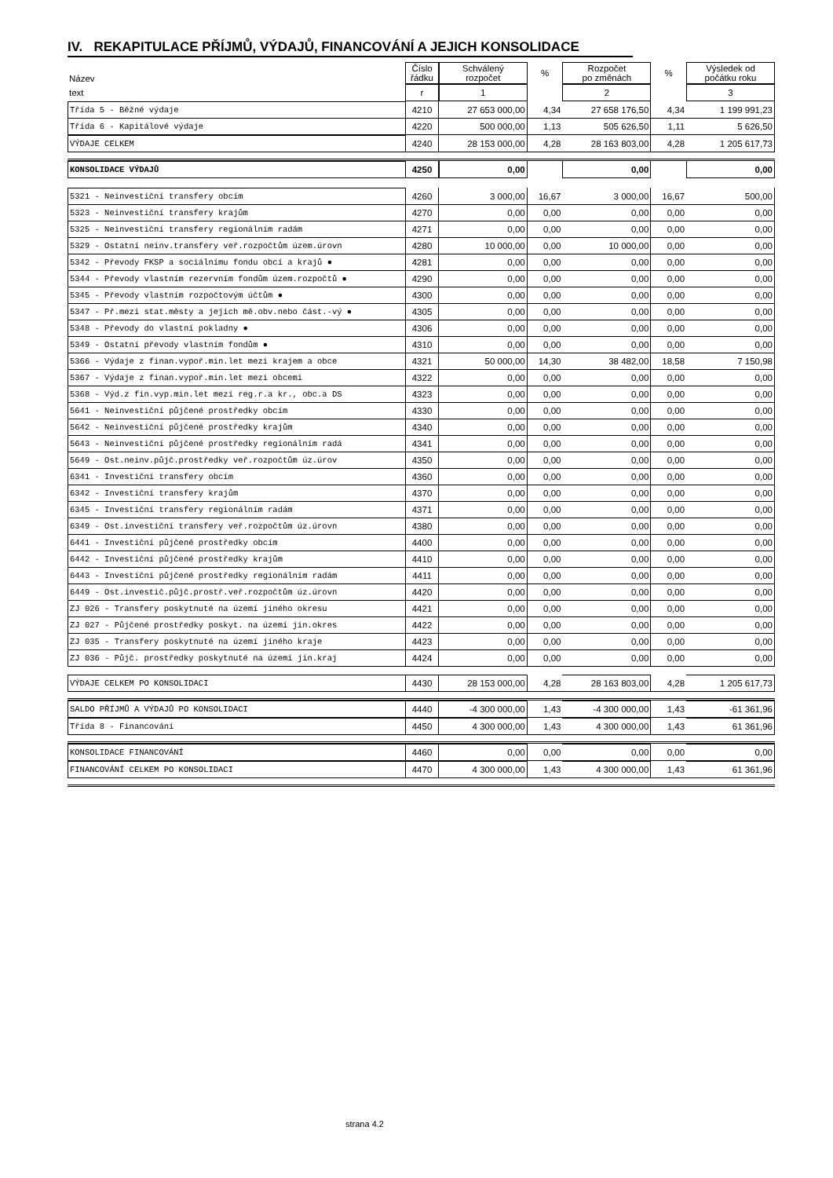IV. REKAPITULACE PŘÍJMŮ, VÝDAJŮ, FINANCOVÁNÍ A JEJICH KONSOLIDACE
| Název | Číslo řádku | Schválený rozpočet | % | Rozpočet po změnách | % | Výsledek od počátku roku |
| --- | --- | --- | --- | --- | --- | --- |
| text | r | 1 | | 2 | | 3 |
| Třída 5 - Běžné výdaje | 4210 | 27 653 000,00 | 4,34 | 27 658 176,50 | 4,34 | 1 199 991,23 |
| Třída 6 - Kapitálové výdaje | 4220 | 500 000,00 | 1,13 | 505 626,50 | 1,11 | 5 626,50 |
| VÝDAJE CELKEM | 4240 | 28 153 000,00 | 4,28 | 28 163 803,00 | 4,28 | 1 205 617,73 |
| KONSOLIDACE VÝDAJŮ | 4250 | 0,00 | | 0,00 | | 0,00 |
| 5321 - Neinvestiční transfery obcím | 4260 | 3 000,00 | 16,67 | 3 000,00 | 16,67 | 500,00 |
| 5323 - Neinvestiční transfery krajům | 4270 | 0,00 | 0,00 | 0,00 | 0,00 | 0,00 |
| 5325 - Neinvestiční transfery regionálním radám | 4271 | 0,00 | 0,00 | 0,00 | 0,00 | 0,00 |
| 5329 - Ostatní neinv.transfery veř.rozpočtům územ.úrovn | 4280 | 10 000,00 | 0,00 | 10 000,00 | 0,00 | 0,00 |
| 5342 - Převody FKSP a sociálnímu fondu obcí a krajů ● | 4281 | 0,00 | 0,00 | 0,00 | 0,00 | 0,00 |
| 5344 - Převody vlastním rezervním fondům územ.rozpočtů ● | 4290 | 0,00 | 0,00 | 0,00 | 0,00 | 0,00 |
| 5345 - Převody vlastním rozpočtovým účtům ● | 4300 | 0,00 | 0,00 | 0,00 | 0,00 | 0,00 |
| 5347 - Př.mezi stat.městy a jejich mě.obv.nebo část.-vý ● | 4305 | 0,00 | 0,00 | 0,00 | 0,00 | 0,00 |
| 5348 - Převody do vlastní pokladny ● | 4306 | 0,00 | 0,00 | 0,00 | 0,00 | 0,00 |
| 5349 - Ostatní převody vlastním fondům ● | 4310 | 0,00 | 0,00 | 0,00 | 0,00 | 0,00 |
| 5366 - Výdaje z finan.vypoř.min.let mezi krajem a obce | 4321 | 50 000,00 | 14,30 | 38 482,00 | 18,58 | 7 150,98 |
| 5367 - Výdaje z finan.vypoř.min.let mezi obcemi | 4322 | 0,00 | 0,00 | 0,00 | 0,00 | 0,00 |
| 5368 - Výd.z fin.vyp.min.let mezi reg.r.a kr., obc.a DS | 4323 | 0,00 | 0,00 | 0,00 | 0,00 | 0,00 |
| 5641 - Neinvestiční půjčené prostředky obcím | 4330 | 0,00 | 0,00 | 0,00 | 0,00 | 0,00 |
| 5642 - Neinvestiční půjčené prostředky krajům | 4340 | 0,00 | 0,00 | 0,00 | 0,00 | 0,00 |
| 5643 - Neinvestiční půjčené prostředky regionálním radá | 4341 | 0,00 | 0,00 | 0,00 | 0,00 | 0,00 |
| 5649 - Ost.neinv.půjč.prostředky veř.rozpočtům úz.úrov | 4350 | 0,00 | 0,00 | 0,00 | 0,00 | 0,00 |
| 6341 - Investiční transfery obcím | 4360 | 0,00 | 0,00 | 0,00 | 0,00 | 0,00 |
| 6342 - Investiční transfery krajům | 4370 | 0,00 | 0,00 | 0,00 | 0,00 | 0,00 |
| 6345 - Investiční transfery regionálním radám | 4371 | 0,00 | 0,00 | 0,00 | 0,00 | 0,00 |
| 6349 - Ost.investiční transfery veř.rozpočtům úz.úrovn | 4380 | 0,00 | 0,00 | 0,00 | 0,00 | 0,00 |
| 6441 - Investiční půjčené prostředky obcím | 4400 | 0,00 | 0,00 | 0,00 | 0,00 | 0,00 |
| 6442 - Investiční půjčené prostředky krajům | 4410 | 0,00 | 0,00 | 0,00 | 0,00 | 0,00 |
| 6443 - Investiční půjčené prostředky regionálním radám | 4411 | 0,00 | 0,00 | 0,00 | 0,00 | 0,00 |
| 6449 - Ost.investič.půjč.prostř.veř.rozpočtům úz.úrovn | 4420 | 0,00 | 0,00 | 0,00 | 0,00 | 0,00 |
| ZJ 026 - Transfery poskytnuté na území jiného okresu | 4421 | 0,00 | 0,00 | 0,00 | 0,00 | 0,00 |
| ZJ 027 - Půjčené prostředky poskyt. na území jin.okres | 4422 | 0,00 | 0,00 | 0,00 | 0,00 | 0,00 |
| ZJ 035 - Transfery poskytnuté na území jiného kraje | 4423 | 0,00 | 0,00 | 0,00 | 0,00 | 0,00 |
| ZJ 036 - Půjč. prostředky poskytnuté na území jin.kraj | 4424 | 0,00 | 0,00 | 0,00 | 0,00 | 0,00 |
| VÝDAJE CELKEM PO KONSOLIDACI | 4430 | 28 153 000,00 | 4,28 | 28 163 803,00 | 4,28 | 1 205 617,73 |
| SALDO PŘÍJMŮ A VÝDAJŮ PO KONSOLIDACI | 4440 | -4 300 000,00 | 1,43 | -4 300 000,00 | 1,43 | -61 361,96 |
| Třída 8 - Financování | 4450 | 4 300 000,00 | 1,43 | 4 300 000,00 | 1,43 | 61 361,96 |
| KONSOLIDACE FINANCOVÁNÍ | 4460 | 0,00 | 0,00 | 0,00 | 0,00 | 0,00 |
| FINANCOVÁNÍ CELKEM PO KONSOLIDACI | 4470 | 4 300 000,00 | 1,43 | 4 300 000,00 | 1,43 | 61 361,96 |
strana 4.2